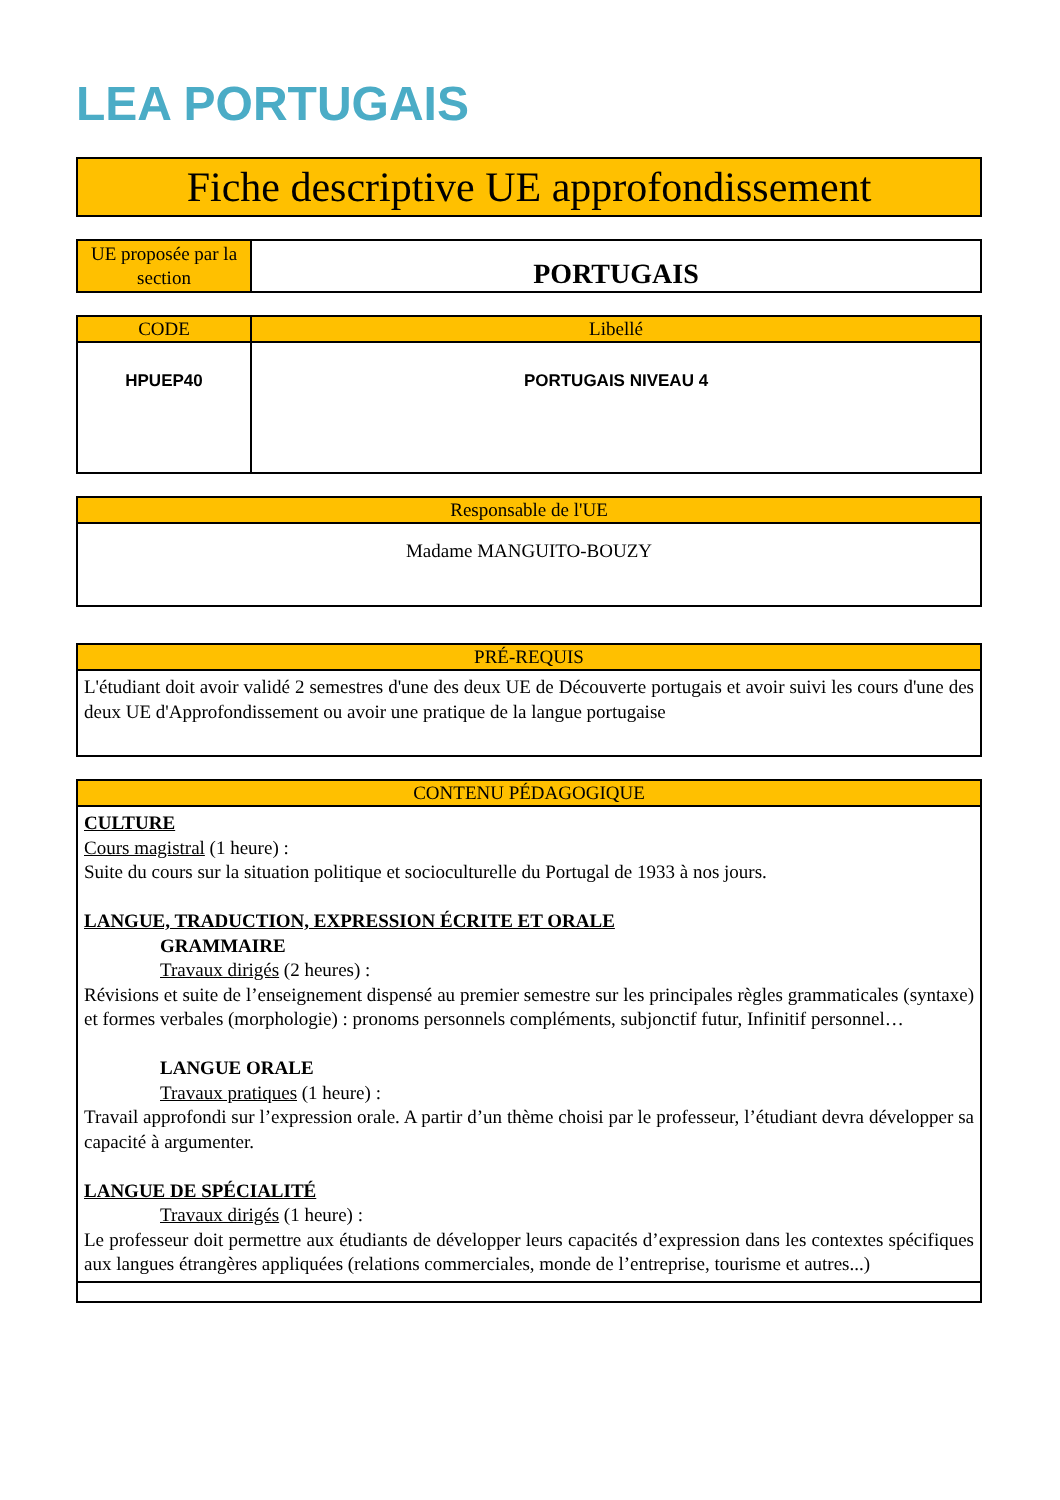LEA PORTUGAIS
| Fiche descriptive UE approfondissement |
| UE proposée par la section | PORTUGAIS |
| CODE | Libellé |
| --- | --- |
| HPUEP40 | PORTUGAIS NIVEAU 4 |
| Responsable de l'UE |
| --- |
| Madame MANGUITO-BOUZY |
| PRÉ-REQUIS |
| --- |
| L'étudiant doit avoir validé 2 semestres d'une des deux UE de Découverte portugais et avoir suivi les cours d'une des deux UE d'Approfondissement ou avoir une pratique de la langue portugaise |
| CONTENU PÉDAGOGIQUE |
| --- |
| CULTURE Cours magistral (1 heure) : Suite du cours sur la situation politique et socioculturelle du Portugal de 1933 à nos jours. LANGUE, TRADUCTION, EXPRESSION ÉCRITE ET ORALE GRAMMAIRE Travaux dirigés (2 heures) : Révisions et suite de l’enseignement dispensé au premier semestre sur les principales règles grammaticales (syntaxe) et formes verbales (morphologie) : pronoms personnels compléments, subjonctif futur, Infinitif personnel… LANGUE ORALE Travaux pratiques (1 heure) : Travail approfondi sur l’expression orale. A partir d’un thème choisi par le professeur, l’étudiant devra développer sa capacité à argumenter. LANGUE DE SPÉCIALITÉ Travaux dirigés (1 heure) : Le professeur doit permettre aux étudiants de développer leurs capacités d’expression dans les contextes spécifiques aux langues étrangères appliquées (relations commerciales, monde de l’entreprise, tourisme et autres...) |